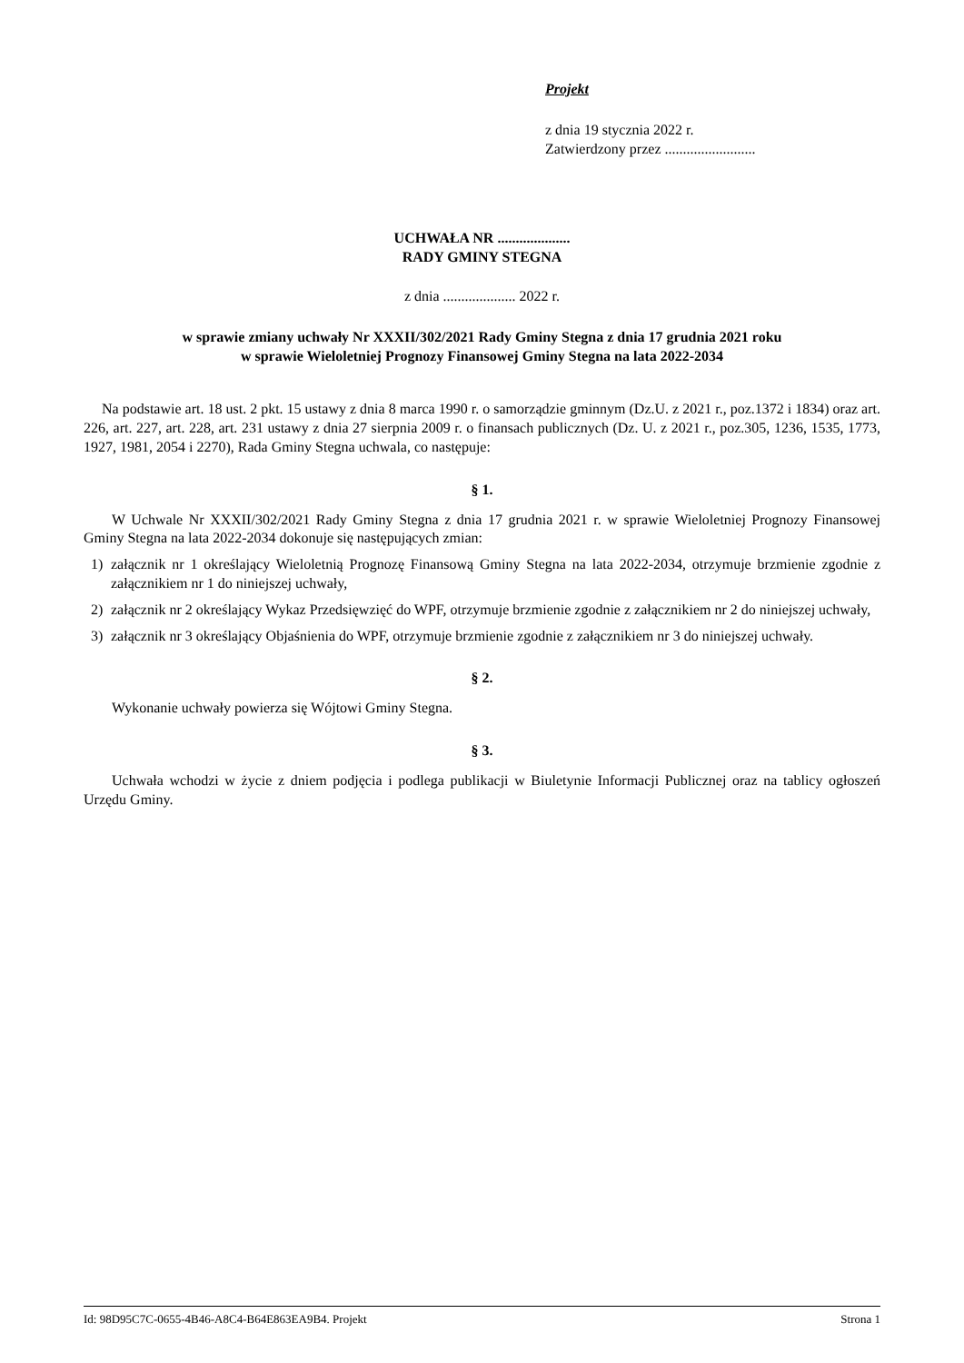Projekt
z dnia 19 stycznia 2022 r.
Zatwierdzony przez .........................
UCHWAŁA NR ....................
RADY GMINY STEGNA
z dnia .................... 2022 r.
w sprawie zmiany uchwały Nr XXXII/302/2021 Rady Gminy Stegna z dnia 17 grudnia 2021 roku
w sprawie Wieloletniej Prognozy Finansowej Gminy Stegna na lata 2022-2034
Na podstawie art. 18 ust. 2 pkt. 15 ustawy z dnia 8 marca 1990 r. o samorządzie gminnym (Dz.U. z 2021 r., poz.1372 i 1834) oraz art. 226, art. 227, art. 228, art. 231 ustawy z dnia 27 sierpnia 2009 r. o finansach publicznych (Dz. U. z 2021 r., poz.305, 1236, 1535, 1773, 1927, 1981, 2054 i 2270), Rada Gminy Stegna uchwala, co następuje:
§ 1.
W Uchwale Nr XXXII/302/2021 Rady Gminy Stegna z dnia 17 grudnia 2021 r. w sprawie Wieloletniej Prognozy Finansowej Gminy Stegna na lata 2022-2034 dokonuje się następujących zmian:
1) załącznik nr 1 określający Wieloletnią Prognozę Finansową Gminy Stegna na lata 2022-2034, otrzymuje brzmienie zgodnie z załącznikiem nr 1 do niniejszej uchwały,
2) załącznik nr 2 określający Wykaz Przedsięwzięć do WPF, otrzymuje brzmienie zgodnie z załącznikiem nr 2 do niniejszej uchwały,
3) załącznik nr 3 określający Objaśnienia do WPF, otrzymuje brzmienie zgodnie z załącznikiem nr 3 do niniejszej uchwały.
§ 2.
Wykonanie uchwały powierza się Wójtowi Gminy Stegna.
§ 3.
Uchwała wchodzi w życie z dniem podjęcia i podlega publikacji w Biuletynie Informacji Publicznej oraz na tablicy ogłoszeń Urzędu Gminy.
Id: 98D95C7C-0655-4B46-A8C4-B64E863EA9B4. Projekt Strona 1